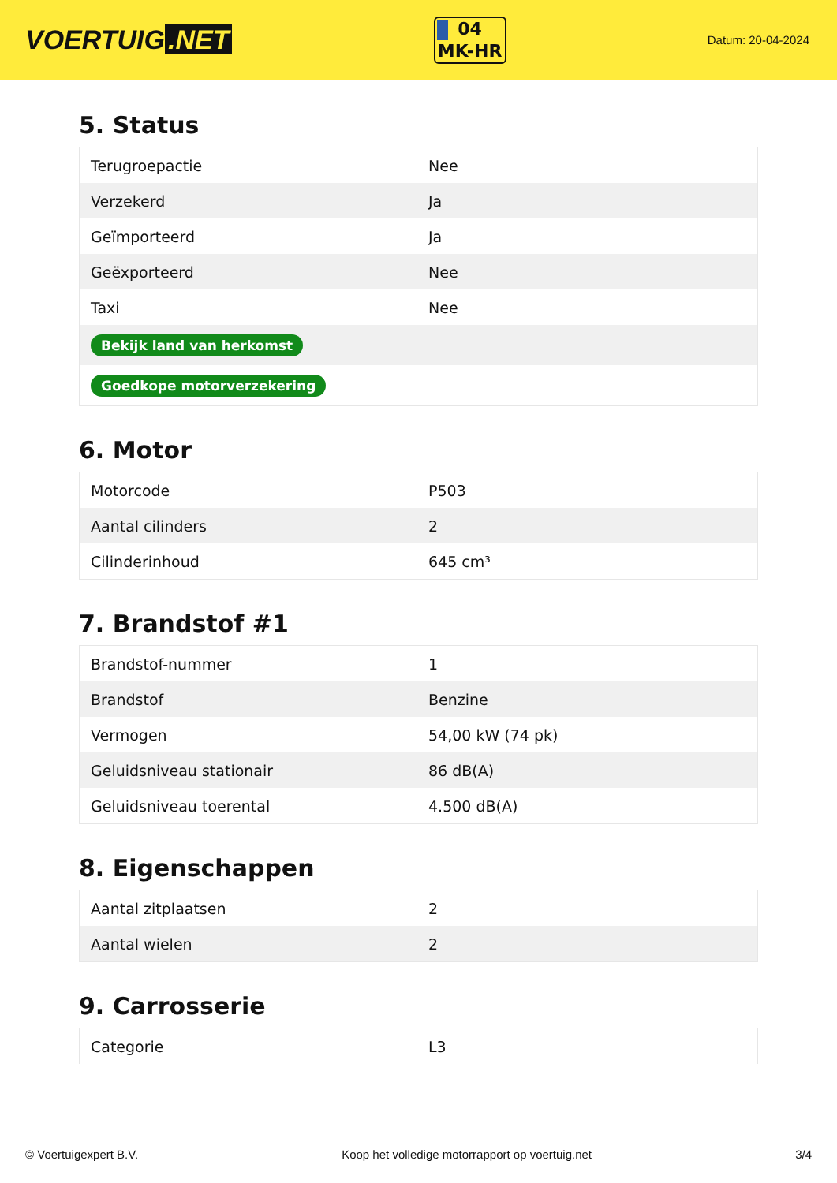VOERTUIG.NET
04
MK-HR
Datum: 20-04-2024
5. Status
| Terugroepactie | Nee |
| Verzekerd | Ja |
| Geïmporteerd | Ja |
| Geëxporteerd | Nee |
| Taxi | Nee |
| Bekijk land van herkomst | |
| Goedkope motorverzekering | |
6. Motor
| Motorcode | P503 |
| Aantal cilinders | 2 |
| Cilinderinhoud | 645 cm³ |
7. Brandstof #1
| Brandstof-nummer | 1 |
| Brandstof | Benzine |
| Vermogen | 54,00 kW (74 pk) |
| Geluidsniveau stationair | 86 dB(A) |
| Geluidsniveau toerental | 4.500 dB(A) |
8. Eigenschappen
| Aantal zitplaatsen | 2 |
| Aantal wielen | 2 |
9. Carrosserie
| Categorie | L3 |
© Voertuigexpert B.V. Koop het volledige motorrapport op voertuig.net 3/4